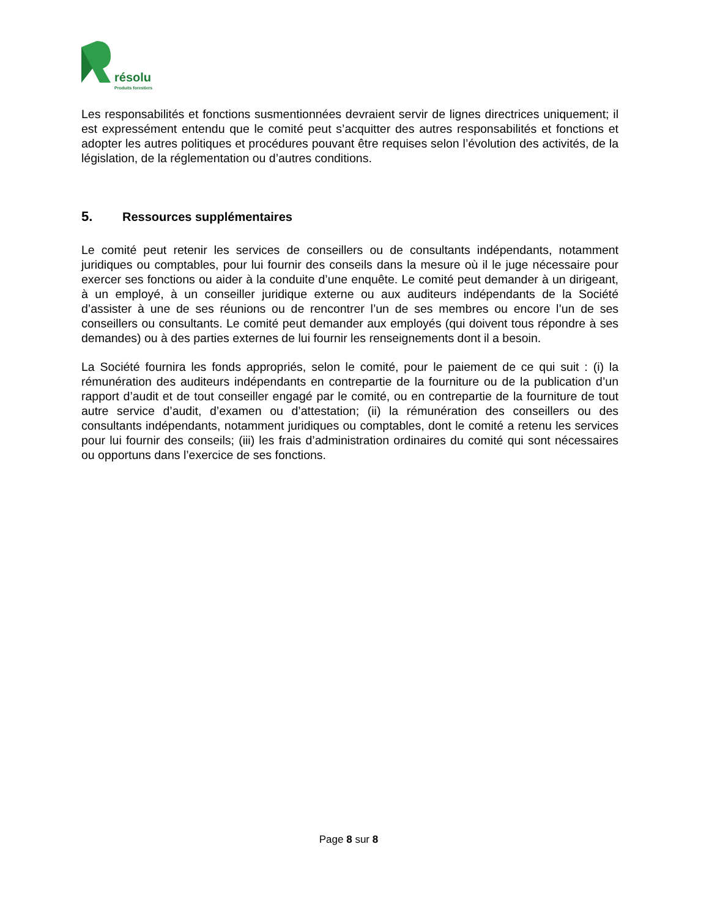résolu
Produits forestiers
Les responsabilités et fonctions susmentionnées devraient servir de lignes directrices uniquement; il est expressément entendu que le comité peut s’acquitter des autres responsabilités et fonctions et adopter les autres politiques et procédures pouvant être requises selon l’évolution des activités, de la législation, de la réglementation ou d’autres conditions.
5. Ressources supplémentaires
Le comité peut retenir les services de conseillers ou de consultants indépendants, notamment juridiques ou comptables, pour lui fournir des conseils dans la mesure où il le juge nécessaire pour exercer ses fonctions ou aider à la conduite d’une enquête. Le comité peut demander à un dirigeant, à un employé, à un conseiller juridique externe ou aux auditeurs indépendants de la Société d’assister à une de ses réunions ou de rencontrer l’un de ses membres ou encore l’un de ses conseillers ou consultants. Le comité peut demander aux employés (qui doivent tous répondre à ses demandes) ou à des parties externes de lui fournir les renseignements dont il a besoin.
La Société fournira les fonds appropriés, selon le comité, pour le paiement de ce qui suit : (i) la rémunération des auditeurs indépendants en contrepartie de la fourniture ou de la publication d’un rapport d’audit et de tout conseiller engagé par le comité, ou en contrepartie de la fourniture de tout autre service d’audit, d’examen ou d’attestation; (ii) la rémunération des conseillers ou des consultants indépendants, notamment juridiques ou comptables, dont le comité a retenu les services pour lui fournir des conseils; (iii) les frais d’administration ordinaires du comité qui sont nécessaires ou opportuns dans l’exercice de ses fonctions.
Page 8 sur 8